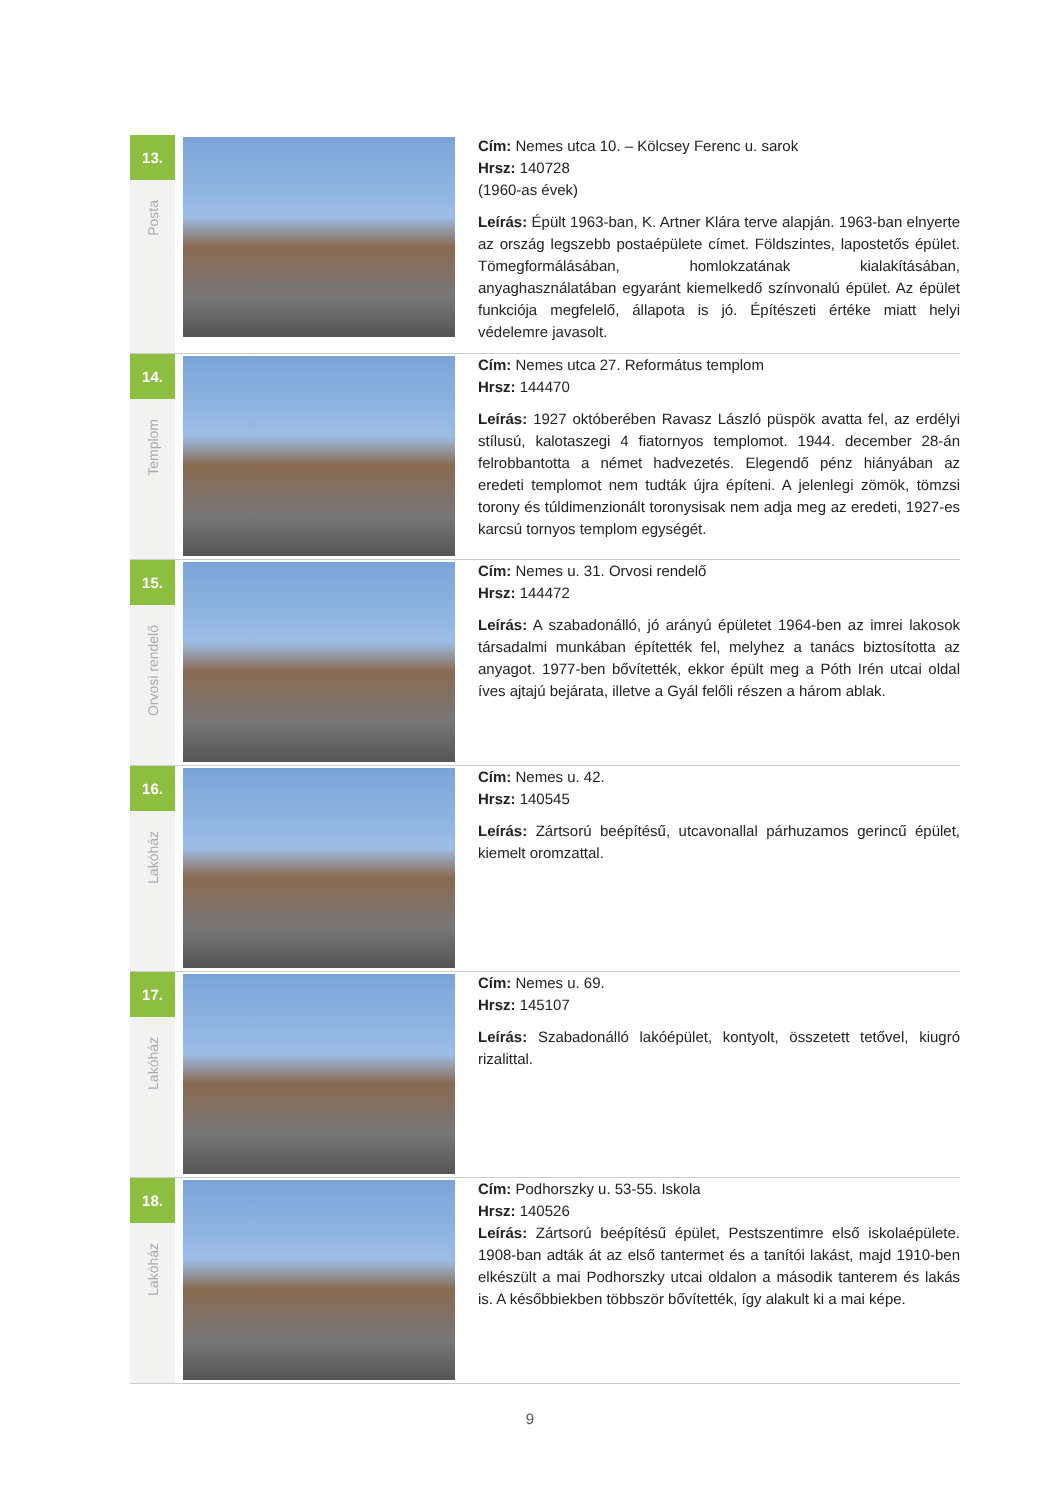| 13. Posta | | Cím: Nemes utca 10. – Kölcsey Ferenc u. sarok Hrsz: 140728 (1960-as évek) Leírás: Épült 1963-ban, K. Artner Klára terve alapján. 1963-ban elnyerte az ország legszebb postaépülete címet. Földszintes, lapostetős épület. Tömegformálásában, homlokzatának kialakításában, anyaghasználatában egyaránt kiemelkedő színvonalú épület. Az épület funkciója megfelelő, állapota is jó. Építészeti értéke miatt helyi védelemre javasolt. |
| 14. Templom | | Cím: Nemes utca 27. Református templom Hrsz: 144470 Leírás: 1927 októberében Ravasz László püspök avatta fel, az erdélyi stílusú, kalotaszegi 4 fiatornyos templomot. 1944. december 28-án felrobbantotta a német hadvezetés. Elegendő pénz hiányában az eredeti templomot nem tudták újra építeni. A jelenlegi zömök, tömzsi torony és túldimenzionált toronysisak nem adja meg az eredeti, 1927-es karcsú tornyos templom egységét. |
| 15. Orvosi rendelő | | Cím: Nemes u. 31. Orvosi rendelő Hrsz: 144472 Leírás: A szabadonálló, jó arányú épületet 1964-ben az imrei lakosok társadalmi munkában építették fel, melyhez a tanács biztosította az anyagot. 1977-ben bővítették, ekkor épült meg a Póth Irén utcai oldal íves ajtajú bejárata, illetve a Gyál felőli részen a három ablak. |
| 16. Lakóház | | Cím: Nemes u. 42. Hrsz: 140545 Leírás: Zártsorú beépítésű, utcavonallal párhuzamos gerincű épület, kiemelt oromzattal. |
| 17. Lakóház | | Cím: Nemes u. 69. Hrsz: 145107 Leírás: Szabadonálló lakóépület, kontyolt, összetett tetővel, kiugró rizalittal. |
| 18. Lakóház | | Cím: Podhorszky u. 53-55. Iskola Hrsz: 140526 Leírás: Zártsorú beépítésű épület, Pestszentimre első iskolaépülete. 1908-ban adták át az első tantermet és a tanítói lakást, majd 1910-ben elkészült a mai Podhorszky utcai oldalon a második tanterem és lakás is. A későbbiekben többször bővítették, így alakult ki a mai képe. |
9